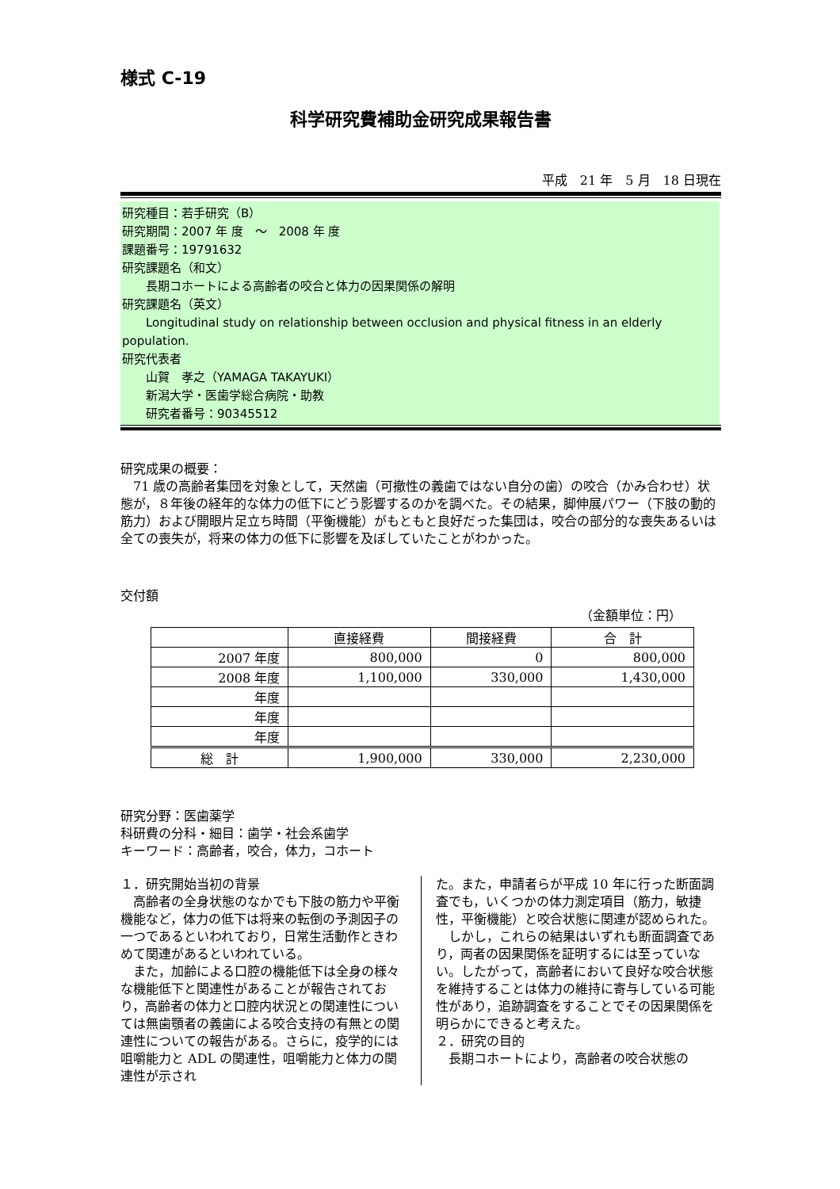様式 C-19
科学研究費補助金研究成果報告書
平成　21 年　5 月　18 日現在
研究種目：若手研究（B）
研究期間：2007 年 度　～　2008 年 度
課題番号：19791632
研究課題名（和文）
　　長期コホートによる高齢者の咬合と体力の因果関係の解明
研究課題名（英文）
　　Longitudinal study on relationship between occlusion and physical fitness in an elderly population.
研究代表者
　　山賀　孝之（YAMAGA TAKAYUKI）
　　新潟大学・医歯学総合病院・助教
　　研究者番号：90345512
研究成果の概要：
　71 歳の高齢者集団を対象として，天然歯（可撤性の義歯ではない自分の歯）の咬合（かみ合わせ）状態が，８年後の経年的な体力の低下にどう影響するのかを調べた。その結果，脚伸展パワー（下肢の動的筋力）および開眼片足立ち時間（平衡機能）がもともと良好だった集団は，咬合の部分的な喪失あるいは全ての喪失が，将来の体力の低下に影響を及ぼしていたことがわかった。
交付額
（金額単位：円）
| | 直接経費 | 間接経費 | 合 計 |
| --- | --- | --- | --- |
| 2007 年度 | 800,000 | 0 | 800,000 |
| 2008 年度 | 1,100,000 | 330,000 | 1,430,000 |
| 年度 | | | |
| 年度 | | | |
| 年度 | | | |
| 総 計 | 1,900,000 | 330,000 | 2,230,000 |
研究分野：医歯薬学
科研費の分科・細目：歯学・社会系歯学
キーワード：高齢者，咬合，体力，コホート
１．研究開始当初の背景
　高齢者の全身状態のなかでも下肢の筋力や平衡機能など，体力の低下は将来の転倒の予測因子の一つであるといわれており，日常生活動作ときわめて関連があるといわれている。
　また，加齢による口腔の機能低下は全身の様々な機能低下と関連性があることが報告されており，高齢者の体力と口腔内状況との関連性については無歯顎者の義歯による咬合支持の有無との関連性についての報告がある。さらに，疫学的には咀嚼能力と ADL の関連性，咀嚼能力と体力の関連性が示され
た。また，申請者らが平成 10 年に行った断面調査でも，いくつかの体力測定項目（筋力，敏捷性，平衡機能）と咬合状態に関連が認められた。
　しかし，これらの結果はいずれも断面調査であり，両者の因果関係を証明するには至っていない。したがって，高齢者において良好な咬合状態を維持することは体力の維持に寄与している可能性があり，追跡調査をすることでその因果関係を明らかにできると考えた。
２．研究の目的
　長期コホートにより，高齢者の咬合状態の